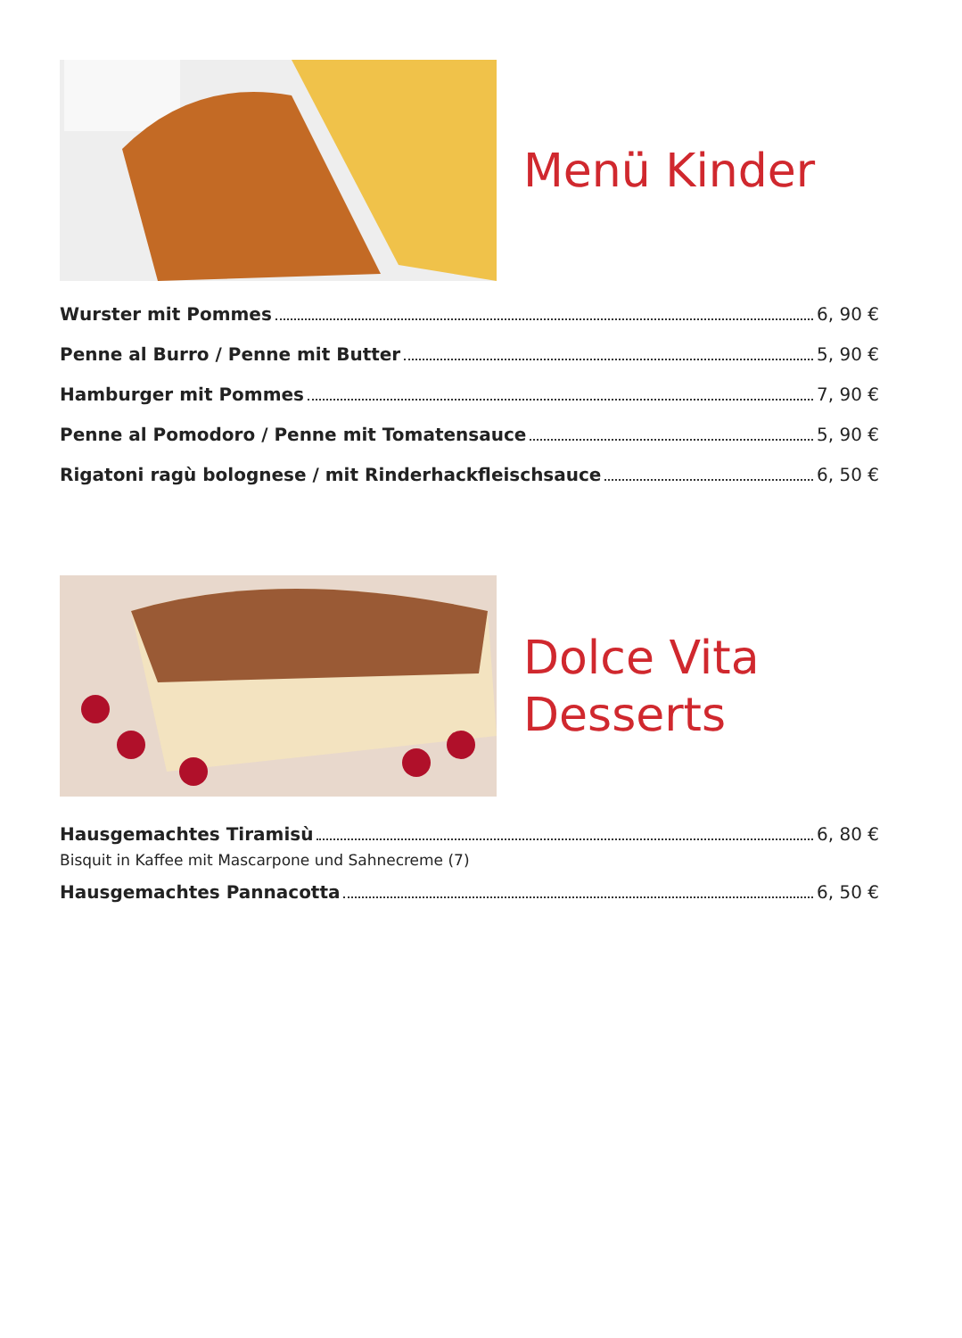Menü Kinder
Wurster mit Pommes 6, 90 €
Penne al Burro / Penne mit Butter 5, 90 €
Hamburger mit Pommes 7, 90 €
Penne al Pomodoro / Penne mit Tomatensauce 5, 90 €
Rigatoni ragù bolognese / mit Rinderhackfleischsauce 6, 50 €
Dolce Vita
Desserts
Hausgemachtes Tiramisù 6, 80 €
Bisquit in Kaffee mit Mascarpone und Sahnecreme (7)
Hausgemachtes Pannacotta 6, 50 €